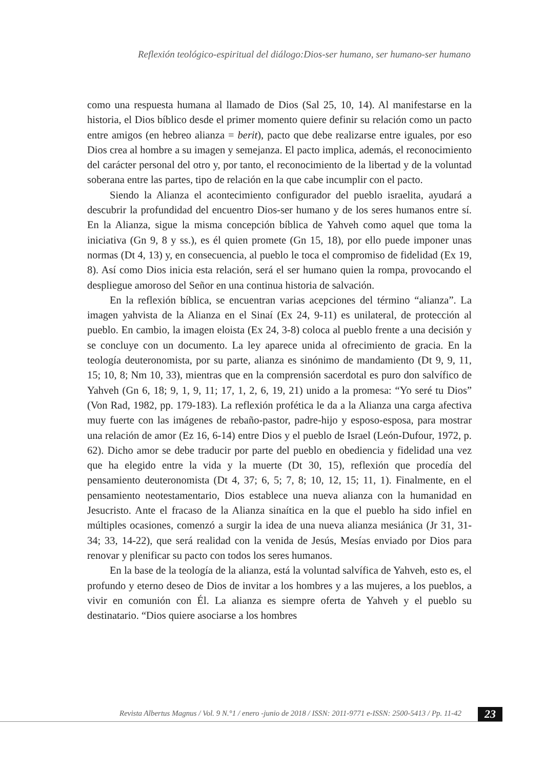Reflexión teológico-espiritual del diálogo:Dios-ser humano, ser humano-ser humano
como una respuesta humana al llamado de Dios (Sal 25, 10, 14). Al manifestarse en la historia, el Dios bíblico desde el primer momento quiere definir su relación como un pacto entre amigos (en hebreo alianza = berit), pacto que debe realizarse entre iguales, por eso Dios crea al hombre a su imagen y semejanza. El pacto implica, además, el reconocimiento del carácter personal del otro y, por tanto, el reconocimiento de la libertad y de la voluntad soberana entre las partes, tipo de relación en la que cabe incumplir con el pacto.
Siendo la Alianza el acontecimiento configurador del pueblo israelita, ayudará a descubrir la profundidad del encuentro Dios-ser humano y de los seres humanos entre sí. En la Alianza, sigue la misma concepción bíblica de Yahveh como aquel que toma la iniciativa (Gn 9, 8 y ss.), es él quien promete (Gn 15, 18), por ello puede imponer unas normas (Dt 4, 13) y, en consecuencia, al pueblo le toca el compromiso de fidelidad (Ex 19, 8). Así como Dios inicia esta relación, será el ser humano quien la rompa, provocando el despliegue amoroso del Señor en una continua historia de salvación.
En la reflexión bíblica, se encuentran varias acepciones del término “alianza”. La imagen yahvista de la Alianza en el Sinaí (Ex 24, 9-11) es unilateral, de protección al pueblo. En cambio, la imagen eloista (Ex 24, 3-8) coloca al pueblo frente a una decisión y se concluye con un documento. La ley aparece unida al ofrecimiento de gracia. En la teología deuteronomista, por su parte, alianza es sinónimo de mandamiento (Dt 9, 9, 11, 15; 10, 8; Nm 10, 33), mientras que en la comprensión sacerdotal es puro don salvífico de Yahveh (Gn 6, 18; 9, 1, 9, 11; 17, 1, 2, 6, 19, 21) unido a la promesa: “Yo seré tu Dios” (Von Rad, 1982, pp. 179-183). La reflexión profética le da a la Alianza una carga afectiva muy fuerte con las imágenes de rebaño-pastor, padre-hijo y esposo-esposa, para mostrar una relación de amor (Ez 16, 6-14) entre Dios y el pueblo de Israel (León-Dufour, 1972, p. 62). Dicho amor se debe traducir por parte del pueblo en obediencia y fidelidad una vez que ha elegido entre la vida y la muerte (Dt 30, 15), reflexión que procedía del pensamiento deuteronomista (Dt 4, 37; 6, 5; 7, 8; 10, 12, 15; 11, 1). Finalmente, en el pensamiento neotestamentario, Dios establece una nueva alianza con la humanidad en Jesucristo. Ante el fracaso de la Alianza sinaítica en la que el pueblo ha sido infiel en múltiples ocasiones, comenzó a surgir la idea de una nueva alianza mesiánica (Jr 31, 31-34; 33, 14-22), que será realidad con la venida de Jesús, Mesías enviado por Dios para renovar y plenificar su pacto con todos los seres humanos.
En la base de la teología de la alianza, está la voluntad salvífica de Yahveh, esto es, el profundo y eterno deseo de Dios de invitar a los hombres y a las mujeres, a los pueblos, a vivir en comunión con Él. La alianza es siempre oferta de Yahveh y el pueblo su destinatario. “Dios quiere asociarse a los hombres
Revista Albertus Magnus / Vol. 9 N.°1 / enero -junio de 2018 / ISSN: 2011-9771 e-ISSN: 2500-5413 / Pp. 11-42
23